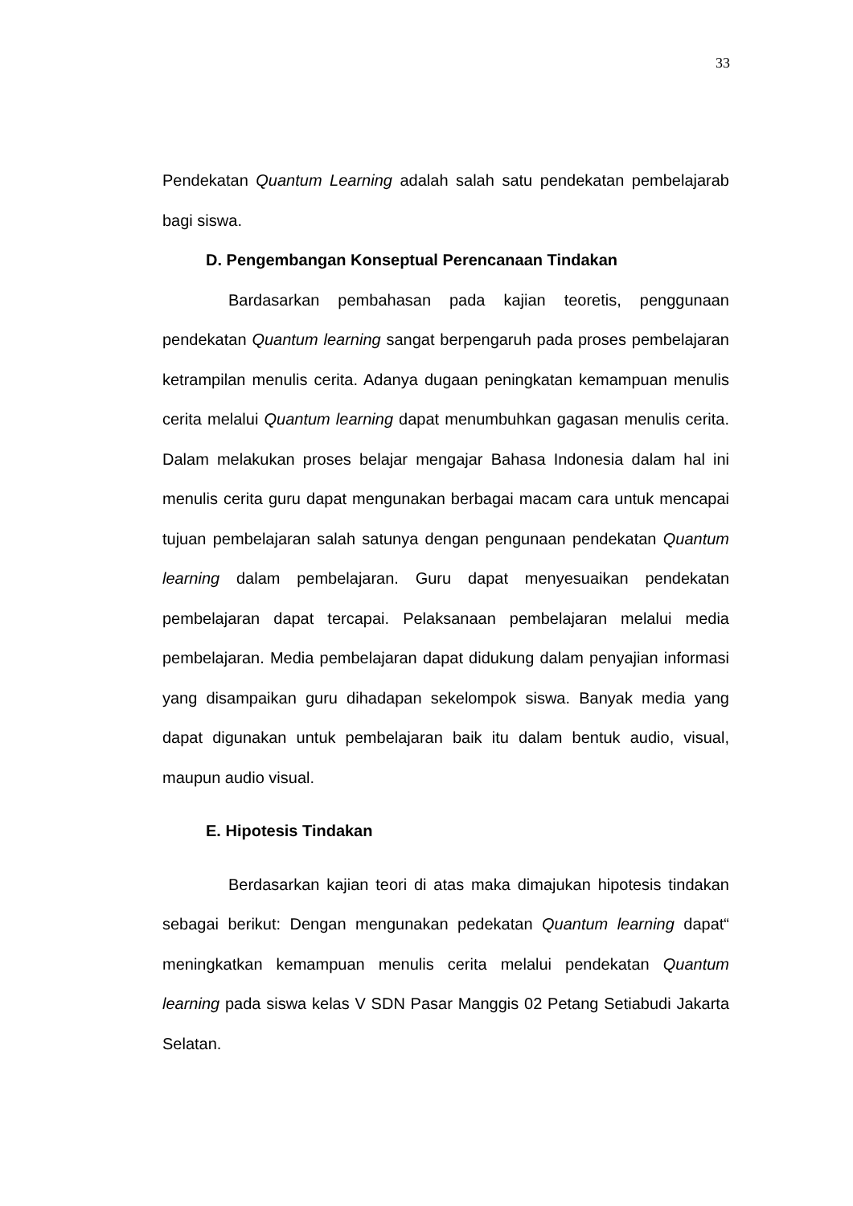33
Pendekatan Quantum Learning adalah salah satu pendekatan pembelajarab bagi siswa.
D. Pengembangan Konseptual Perencanaan Tindakan
Bardasarkan pembahasan pada kajian teoretis, penggunaan pendekatan Quantum learning sangat berpengaruh pada proses pembelajaran ketrampilan menulis cerita. Adanya dugaan peningkatan kemampuan menulis cerita melalui Quantum learning dapat menumbuhkan gagasan menulis cerita. Dalam melakukan proses belajar mengajar Bahasa Indonesia dalam hal ini menulis cerita guru dapat mengunakan berbagai macam cara untuk mencapai tujuan pembelajaran salah satunya dengan pengunaan pendekatan Quantum learning dalam pembelajaran. Guru dapat menyesuaikan pendekatan pembelajaran dapat tercapai. Pelaksanaan pembelajaran melalui media pembelajaran. Media pembelajaran dapat didukung dalam penyajian informasi yang disampaikan guru dihadapan sekelompok siswa. Banyak media yang dapat digunakan untuk pembelajaran baik itu dalam bentuk audio, visual, maupun audio visual.
E. Hipotesis Tindakan
Berdasarkan kajian teori di atas maka dimajukan hipotesis tindakan sebagai berikut: Dengan mengunakan pedekatan Quantum learning dapat“ meningkatkan kemampuan menulis cerita melalui pendekatan Quantum learning pada siswa kelas V SDN Pasar Manggis 02 Petang Setiabudi Jakarta Selatan.